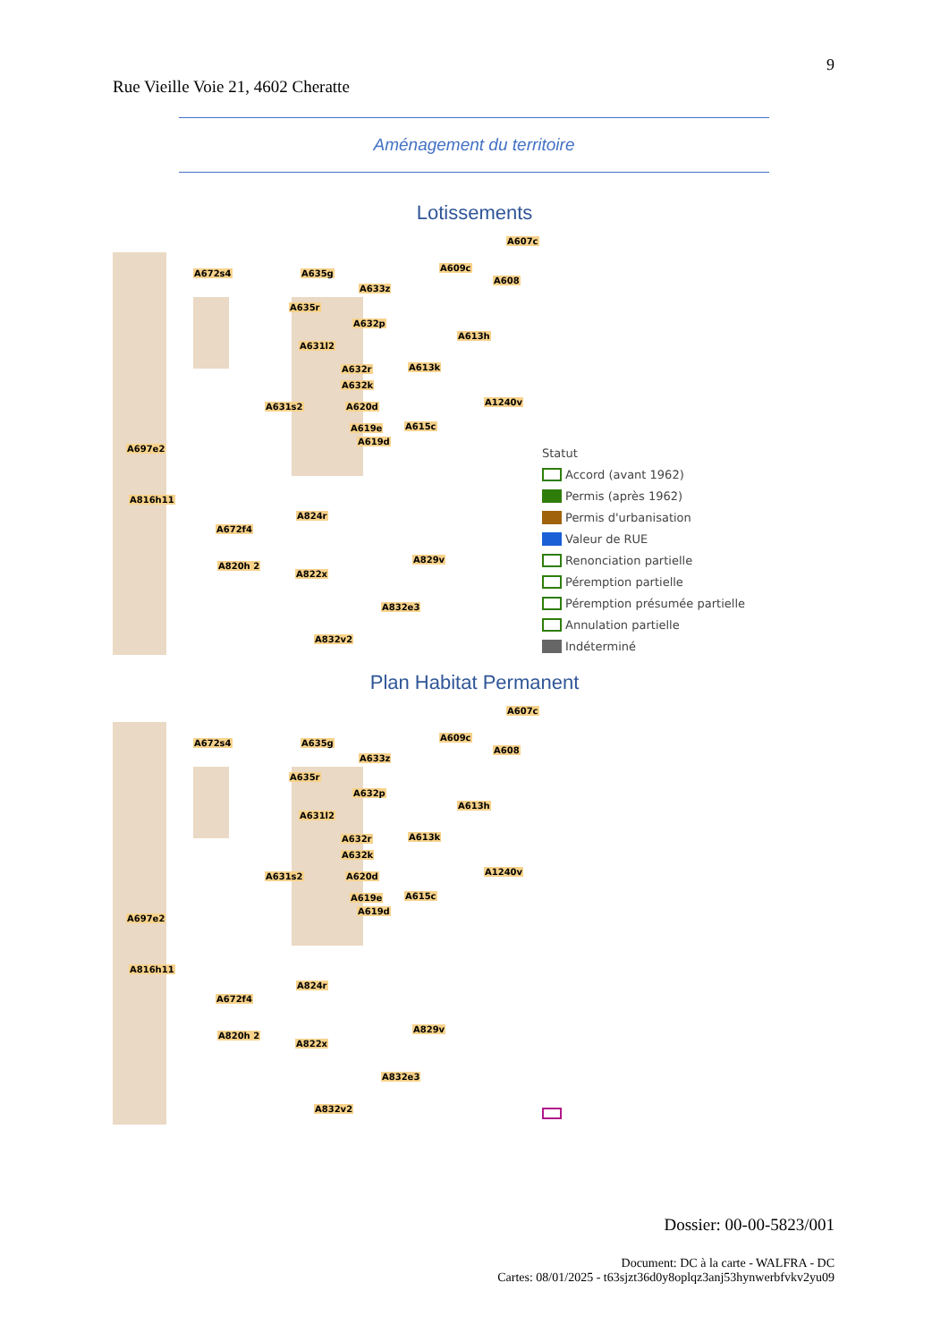9
Rue Vieille Voie 21, 4602 Cheratte
Aménagement du territoire
Lotissements
A672s4 A635g
A607c
A609c
A608
A633z
A635r
A632p
A613h
A631l2
A632r A613k
A632k
A1240v A631s2 A620d
A619e A615c
A619d
A697e2
A816h11
A824r
A672f4
A820h 2
A829v
A822x
A832e3
A832v2
Statut
Accord (avant 1962)
Permis (après 1962)
Permis d'urbanisation
Valeur de RUE
Renonciation partielle
Péremption partielle
Péremption présumée partielle
Annulation partielle
Indéterminé
Plan Habitat Permanent
A672s4 A635g
A607c
A609c
A608
A633z
A635r
A632p
A613h
A631l2
A632r A613k
A632k
A1240v A631s2 A620d
A619e A615c
A619d
A697e2
A816h11
A824r
A672f4
A820h 2
A829v
A822x
A832e3
A832v2
Dossier: 00-00-5823/001
Document: DC à la carte - WALFRA - DC
Cartes: 08/01/2025 - t63sjzt36d0y8oplqz3anj53hynwerbfvkv2yu09